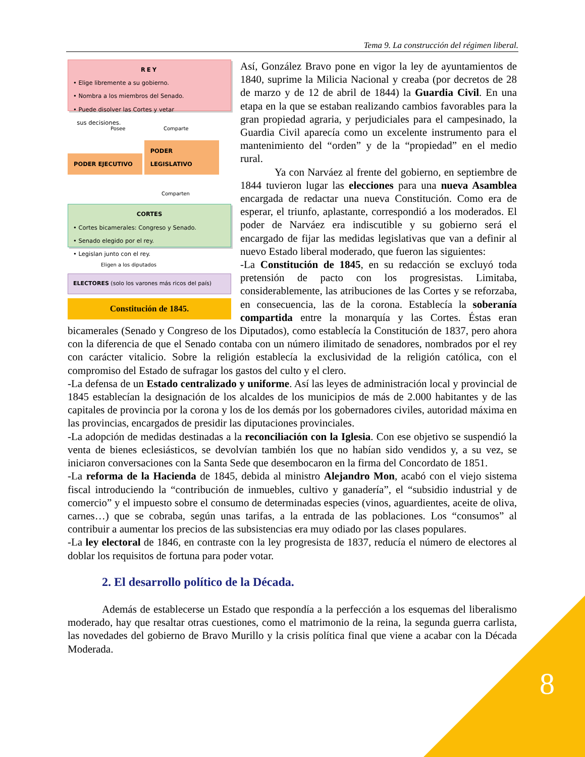8
Tema 9. La construcción del régimen liberal.
REY
• Elige libremente a su gobierno.
• Nombra a los miembros del Senado.
• Puede disolver las Cortes y vetar
sus decisiones.
Posee Comparte
PODER EJECUTIVO PODER LEGISLATIVO
Comparten
CORTES
• Cortes bicamerales: Congreso y Senado.
• Senado elegido por el rey.
• Legislan junto con el rey.
Eligen a los diputados
ELECTORES (solo los varones más ricos del país)
Constitución de 1845.
Así, González Bravo pone en vigor la ley de ayuntamientos de 1840, suprime la Milicia Nacional y creaba (por decretos de 28 de marzo y de 12 de abril de 1844) la Guardia Civil. En una etapa en la que se estaban realizando cambios favorables para la gran propiedad agraria, y perjudiciales para el campesinado, la Guardia Civil aparecía como un excelente instrumento para el mantenimiento del “orden” y de la “propiedad” en el medio rural.
Ya con Narváez al frente del gobierno, en septiembre de 1844 tuvieron lugar las elecciones para una nueva Asamblea encargada de redactar una nueva Constitución. Como era de esperar, el triunfo, aplastante, correspondió a los moderados. El poder de Narváez era indiscutible y su gobierno será el encargado de fijar las medidas legislativas que van a definir al nuevo Estado liberal moderado, que fueron las siguientes:
-La Constitución de 1845, en su redacción se excluyó toda pretensión de pacto con los progresistas. Limitaba, considerablemente, las atribuciones de las Cortes y se reforzaba, en consecuencia, las de la corona. Establecía la soberanía compartida entre la monarquía y las Cortes. Éstas eran bicamerales (Senado y Congreso de los Diputados), como establecía la Constitución de 1837, pero ahora con la diferencia de que el Senado contaba con un número ilimitado de senadores, nombrados por el rey con carácter vitalicio. Sobre la religión establecía la exclusividad de la religión católica, con el compromiso del Estado de sufragar los gastos del culto y el clero.
-La defensa de un Estado centralizado y uniforme. Así las leyes de administración local y provincial de 1845 establecían la designación de los alcaldes de los municipios de más de 2.000 habitantes y de las capitales de provincia por la corona y los de los demás por los gobernadores civiles, autoridad máxima en las provincias, encargados de presidir las diputaciones provinciales.
-La adopción de medidas destinadas a la reconciliación con la Iglesia. Con ese objetivo se suspendió la venta de bienes eclesiásticos, se devolvían también los que no habían sido vendidos y, a su vez, se iniciaron conversaciones con la Santa Sede que desembocaron en la firma del Concordato de 1851.
-La reforma de la Hacienda de 1845, debida al ministro Alejandro Mon, acabó con el viejo sistema fiscal introduciendo la “contribución de inmuebles, cultivo y ganadería”, el “subsidio industrial y de comercio” y el impuesto sobre el consumo de determinadas especies (vinos, aguardientes, aceite de oliva, carnes…) que se cobraba, según unas tarifas, a la entrada de las poblaciones. Los “consumos” al contribuir a aumentar los precios de las subsistencias era muy odiado por las clases populares.
-La ley electoral de 1846, en contraste con la ley progresista de 1837, reducía el número de electores al doblar los requisitos de fortuna para poder votar.
2. El desarrollo político de la Década.
Además de establecerse un Estado que respondía a la perfección a los esquemas del liberalismo moderado, hay que resaltar otras cuestiones, como el matrimonio de la reina, la segunda guerra carlista, las novedades del gobierno de Bravo Murillo y la crisis política final que viene a acabar con la Década Moderada.